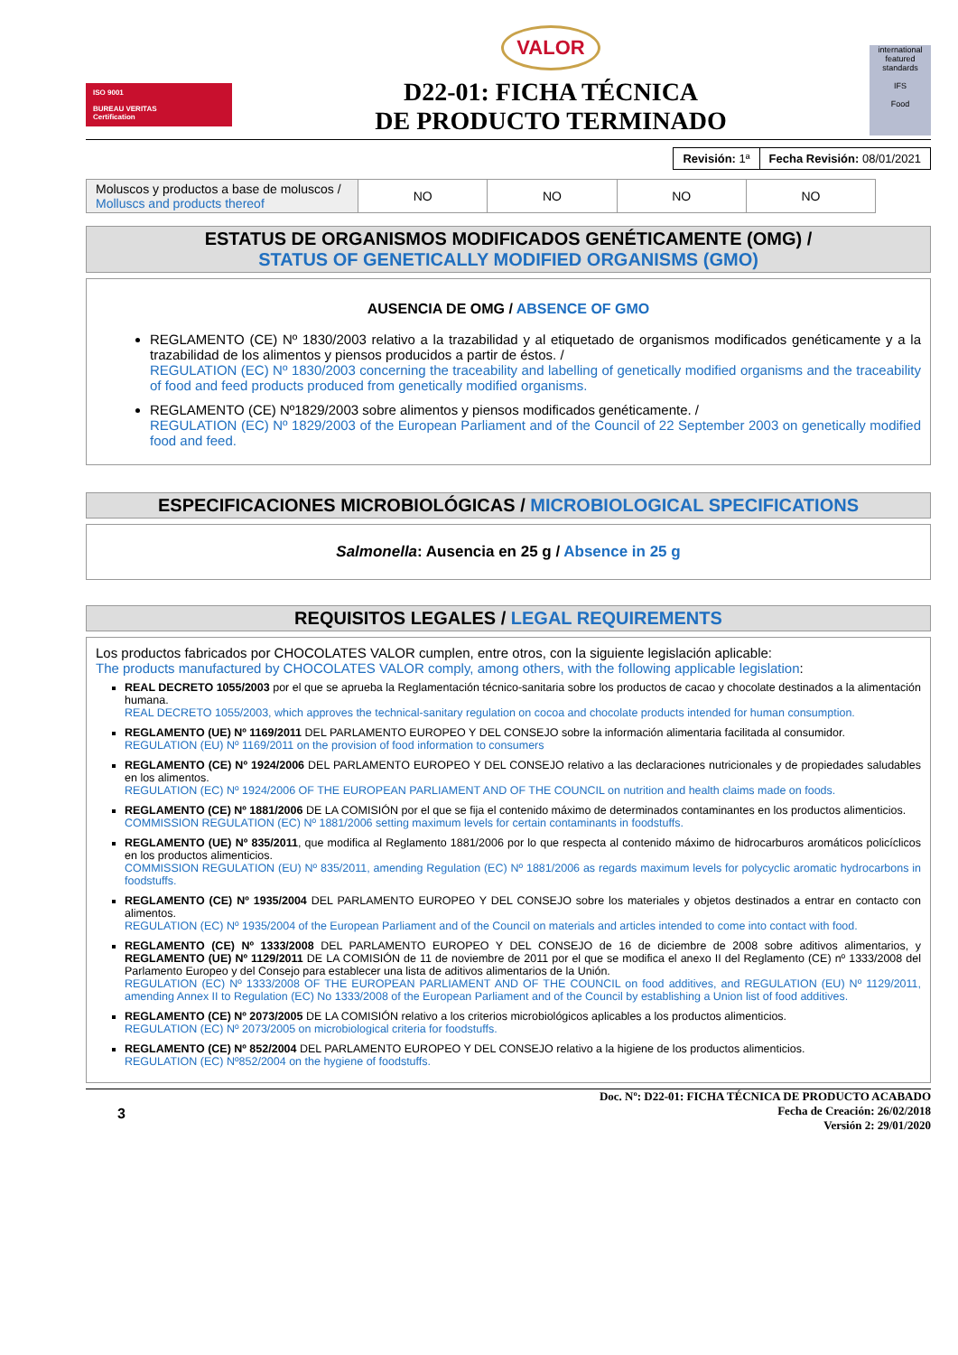ISO 9001
BUREAU VERITAS
Certification
VALOR
D22-01: FICHA TÉCNICA
DE PRODUCTO TERMINADO
international featured standards
IFS
Food
| Revisión: 1ª | Fecha Revisión: 08/01/2021 |
| Moluscos y productos a base de moluscos / Molluscs and products thereof | NO | NO | NO | NO |
ESTATUS DE ORGANISMOS MODIFICADOS GENÉTICAMENTE (OMG) /
STATUS OF GENETICALLY MODIFIED ORGANISMS (GMO)
AUSENCIA DE OMG / ABSENCE OF GMO
REGLAMENTO (CE) Nº 1830/2003 relativo a la trazabilidad y al etiquetado de organismos modificados genéticamente y a la trazabilidad de los alimentos y piensos producidos a partir de éstos. /
REGULATION (EC) Nº 1830/2003 concerning the traceability and labelling of genetically modified organisms and the traceability of food and feed products produced from genetically modified organisms.
REGLAMENTO (CE) Nº1829/2003 sobre alimentos y piensos modificados genéticamente. /
REGULATION (EC) Nº 1829/2003 of the European Parliament and of the Council of 22 September 2003 on genetically modified food and feed.
ESPECIFICACIONES MICROBIOLÓGICAS / MICROBIOLOGICAL SPECIFICATIONS
Salmonella: Ausencia en 25 g / Absence in 25 g
REQUISITOS LEGALES / LEGAL REQUIREMENTS
Los productos fabricados por CHOCOLATES VALOR cumplen, entre otros, con la siguiente legislación aplicable:
The products manufactured by CHOCOLATES VALOR comply, among others, with the following applicable legislation:
REAL DECRETO 1055/2003 por el que se aprueba la Reglamentación técnico-sanitaria sobre los productos de cacao y chocolate destinados a la alimentación humana.
REAL DECRETO 1055/2003, which approves the technical-sanitary regulation on cocoa and chocolate products intended for human consumption.
REGLAMENTO (UE) Nº 1169/2011 DEL PARLAMENTO EUROPEO Y DEL CONSEJO sobre la información alimentaria facilitada al consumidor.
REGULATION (EU) Nº 1169/2011 on the provision of food information to consumers
REGLAMENTO (CE) Nº 1924/2006 DEL PARLAMENTO EUROPEO Y DEL CONSEJO relativo a las declaraciones nutricionales y de propiedades saludables en los alimentos.
REGULATION (EC) Nº 1924/2006 OF THE EUROPEAN PARLIAMENT AND OF THE COUNCIL on nutrition and health claims made on foods.
REGLAMENTO (CE) Nº 1881/2006 DE LA COMISIÓN por el que se fija el contenido máximo de determinados contaminantes en los productos alimenticios.
COMMISSION REGULATION (EC) Nº 1881/2006 setting maximum levels for certain contaminants in foodstuffs.
REGLAMENTO (UE) Nº 835/2011, que modifica al Reglamento 1881/2006 por lo que respecta al contenido máximo de hidrocarburos aromáticos policíclicos en los productos alimenticios.
COMMISSION REGULATION (EU) Nº 835/2011, amending Regulation (EC) Nº 1881/2006 as regards maximum levels for polycyclic aromatic hydrocarbons in foodstuffs.
REGLAMENTO (CE) Nº 1935/2004 DEL PARLAMENTO EUROPEO Y DEL CONSEJO sobre los materiales y objetos destinados a entrar en contacto con alimentos.
REGULATION (EC) Nº 1935/2004 of the European Parliament and of the Council on materials and articles intended to come into contact with food.
REGLAMENTO (CE) Nº 1333/2008 DEL PARLAMENTO EUROPEO Y DEL CONSEJO de 16 de diciembre de 2008 sobre aditivos alimentarios, y REGLAMENTO (UE) Nº 1129/2011 DE LA COMISIÓN de 11 de noviembre de 2011 por el que se modifica el anexo II del Reglamento (CE) nº 1333/2008 del Parlamento Europeo y del Consejo para establecer una lista de aditivos alimentarios de la Unión.
REGULATION (EC) Nº 1333/2008 OF THE EUROPEAN PARLIAMENT AND OF THE COUNCIL on food additives, and REGULATION (EU) Nº 1129/2011, amending Annex II to Regulation (EC) No 1333/2008 of the European Parliament and of the Council by establishing a Union list of food additives.
REGLAMENTO (CE) Nº 2073/2005 DE LA COMISIÓN relativo a los criterios microbiológicos aplicables a los productos alimenticios.
REGULATION (EC) Nº 2073/2005 on microbiological criteria for foodstuffs.
REGLAMENTO (CE) Nº 852/2004 DEL PARLAMENTO EUROPEO Y DEL CONSEJO relativo a la higiene de los productos alimenticios.
REGULATION (EC) Nº852/2004 on the hygiene of foodstuffs.
3 Doc. Nº: D22-01: FICHA TÉCNICA DE PRODUCTO ACABADO
Fecha de Creación: 26/02/2018
Versión 2: 29/01/2020